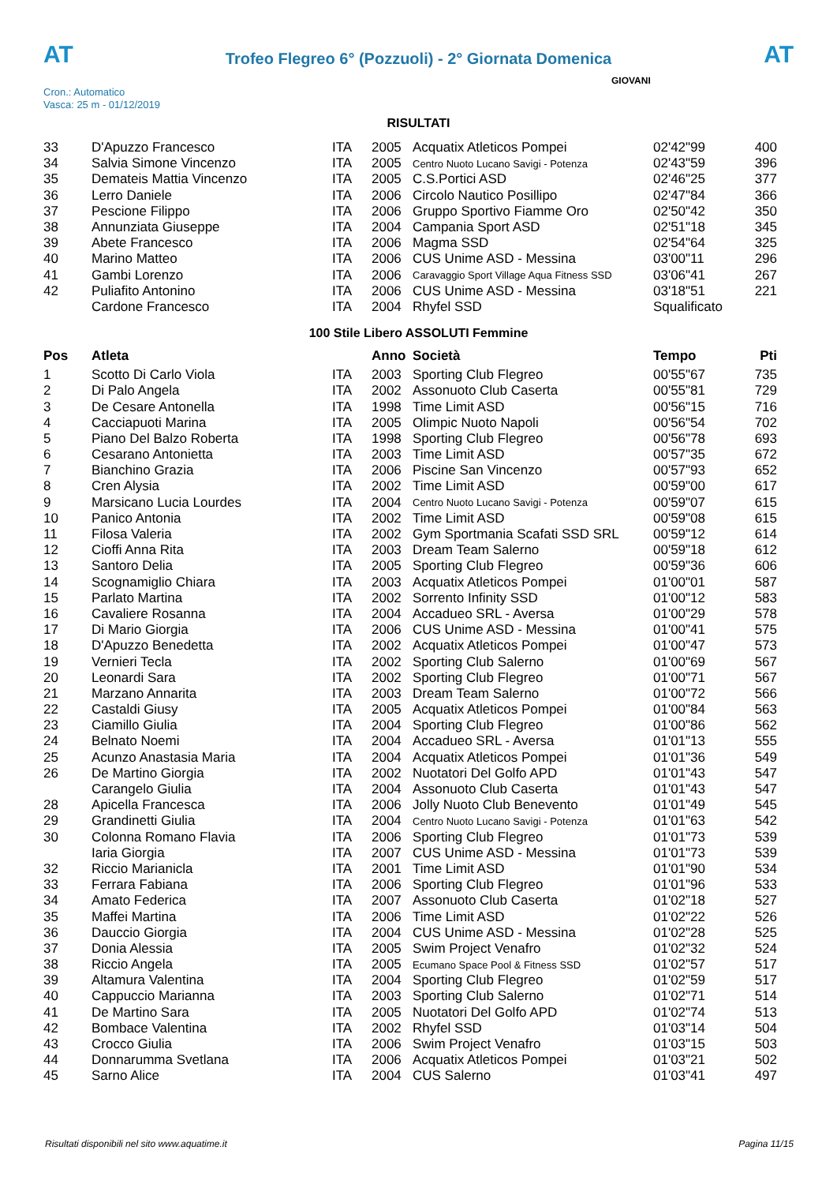AT
Trofeo Flegreo 6° (Pozzuoli) - 2° Giornata Domenica
AT
Cron.: Automatico
Vasca: 25 m - 01/12/2019
GIOVANI
RISULTATI
| 33 | D'Apuzzo Francesco | ITA | 2005 | Acquatix Atleticos Pompei | 02'42"99 | 400 |
| 34 | Salvia Simone Vincenzo | ITA | 2005 | Centro Nuoto Lucano Savigi - Potenza | 02'43"59 | 396 |
| 35 | Demateis Mattia Vincenzo | ITA | 2005 | C.S.Portici ASD | 02'46"25 | 377 |
| 36 | Lerro Daniele | ITA | 2006 | Circolo Nautico Posillipo | 02'47"84 | 366 |
| 37 | Pescione Filippo | ITA | 2006 | Gruppo Sportivo Fiamme Oro | 02'50"42 | 350 |
| 38 | Annunziata Giuseppe | ITA | 2004 | Campania Sport ASD | 02'51"18 | 345 |
| 39 | Abete Francesco | ITA | 2006 | Magma SSD | 02'54"64 | 325 |
| 40 | Marino Matteo | ITA | 2006 | CUS Unime ASD - Messina | 03'00"11 | 296 |
| 41 | Gambi Lorenzo | ITA | 2006 | Caravaggio Sport Village Aqua Fitness SSD | 03'06"41 | 267 |
| 42 | Puliafito Antonino | ITA | 2006 | CUS Unime ASD - Messina | 03'18"51 | 221 |
| | Cardone Francesco | ITA | 2004 | Rhyfel SSD | Squalificato | |
100 Stile Libero ASSOLUTI Femmine
| Pos | Atleta | | Anno | Società | Tempo | Pti |
| --- | --- | --- | --- | --- | --- | --- |
| 1 | Scotto Di Carlo Viola | ITA | 2003 | Sporting Club Flegreo | 00'55"67 | 735 |
| 2 | Di Palo Angela | ITA | 2002 | Assonuoto Club Caserta | 00'55"81 | 729 |
| 3 | De Cesare Antonella | ITA | 1998 | Time Limit ASD | 00'56"15 | 716 |
| 4 | Cacciapuoti Marina | ITA | 2005 | Olimpic Nuoto Napoli | 00'56"54 | 702 |
| 5 | Piano Del Balzo Roberta | ITA | 1998 | Sporting Club Flegreo | 00'56"78 | 693 |
| 6 | Cesarano Antonietta | ITA | 2003 | Time Limit ASD | 00'57"35 | 672 |
| 7 | Bianchino Grazia | ITA | 2006 | Piscine San Vincenzo | 00'57"93 | 652 |
| 8 | Cren Alysia | ITA | 2002 | Time Limit ASD | 00'59"00 | 617 |
| 9 | Marsicano Lucia Lourdes | ITA | 2004 | Centro Nuoto Lucano Savigi - Potenza | 00'59"07 | 615 |
| 10 | Panico Antonia | ITA | 2002 | Time Limit ASD | 00'59"08 | 615 |
| 11 | Filosa Valeria | ITA | 2002 | Gym Sportmania Scafati SSD SRL | 00'59"12 | 614 |
| 12 | Cioffi Anna Rita | ITA | 2003 | Dream Team Salerno | 00'59"18 | 612 |
| 13 | Santoro Delia | ITA | 2005 | Sporting Club Flegreo | 00'59"36 | 606 |
| 14 | Scognamiglio Chiara | ITA | 2003 | Acquatix Atleticos Pompei | 01'00"01 | 587 |
| 15 | Parlato Martina | ITA | 2002 | Sorrento Infinity SSD | 01'00"12 | 583 |
| 16 | Cavaliere Rosanna | ITA | 2004 | Accadueo SRL - Aversa | 01'00"29 | 578 |
| 17 | Di Mario Giorgia | ITA | 2006 | CUS Unime ASD - Messina | 01'00"41 | 575 |
| 18 | D'Apuzzo Benedetta | ITA | 2002 | Acquatix Atleticos Pompei | 01'00"47 | 573 |
| 19 | Vernieri Tecla | ITA | 2002 | Sporting Club Salerno | 01'00"69 | 567 |
| 20 | Leonardi Sara | ITA | 2002 | Sporting Club Flegreo | 01'00"71 | 567 |
| 21 | Marzano Annarita | ITA | 2003 | Dream Team Salerno | 01'00"72 | 566 |
| 22 | Castaldi Giusy | ITA | 2005 | Acquatix Atleticos Pompei | 01'00"84 | 563 |
| 23 | Ciamillo Giulia | ITA | 2004 | Sporting Club Flegreo | 01'00"86 | 562 |
| 24 | Belnato Noemi | ITA | 2004 | Accadueo SRL - Aversa | 01'01"13 | 555 |
| 25 | Acunzo Anastasia Maria | ITA | 2004 | Acquatix Atleticos Pompei | 01'01"36 | 549 |
| 26 | De Martino Giorgia | ITA | 2002 | Nuotatori Del Golfo APD | 01'01"43 | 547 |
| | Carangelo Giulia | ITA | 2004 | Assonuoto Club Caserta | 01'01"43 | 547 |
| 28 | Apicella Francesca | ITA | 2006 | Jolly Nuoto Club Benevento | 01'01"49 | 545 |
| 29 | Grandinetti Giulia | ITA | 2004 | Centro Nuoto Lucano Savigi - Potenza | 01'01"63 | 542 |
| 30 | Colonna Romano Flavia | ITA | 2006 | Sporting Club Flegreo | 01'01"73 | 539 |
| | Iaria Giorgia | ITA | 2007 | CUS Unime ASD - Messina | 01'01"73 | 539 |
| 32 | Riccio Marianicla | ITA | 2001 | Time Limit ASD | 01'01"90 | 534 |
| 33 | Ferrara Fabiana | ITA | 2006 | Sporting Club Flegreo | 01'01"96 | 533 |
| 34 | Amato Federica | ITA | 2007 | Assonuoto Club Caserta | 01'02"18 | 527 |
| 35 | Maffei Martina | ITA | 2006 | Time Limit ASD | 01'02"22 | 526 |
| 36 | Dauccio Giorgia | ITA | 2004 | CUS Unime ASD - Messina | 01'02"28 | 525 |
| 37 | Donia Alessia | ITA | 2005 | Swim Project Venafro | 01'02"32 | 524 |
| 38 | Riccio Angela | ITA | 2005 | Ecumano Space Pool & Fitness SSD | 01'02"57 | 517 |
| 39 | Altamura Valentina | ITA | 2004 | Sporting Club Flegreo | 01'02"59 | 517 |
| 40 | Cappuccio Marianna | ITA | 2003 | Sporting Club Salerno | 01'02"71 | 514 |
| 41 | De Martino Sara | ITA | 2005 | Nuotatori Del Golfo APD | 01'02"74 | 513 |
| 42 | Bombace Valentina | ITA | 2002 | Rhyfel SSD | 01'03"14 | 504 |
| 43 | Crocco Giulia | ITA | 2006 | Swim Project Venafro | 01'03"15 | 503 |
| 44 | Donnarumma Svetlana | ITA | 2006 | Acquatix Atleticos Pompei | 01'03"21 | 502 |
| 45 | Sarno Alice | ITA | 2004 | CUS Salerno | 01'03"41 | 497 |
Risultati disponibili nel sito www.aquatime.it Pagina 11/15